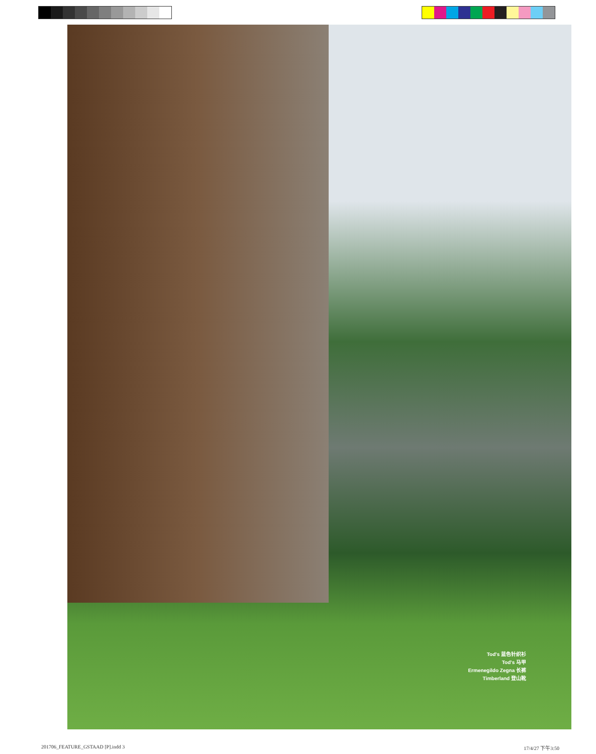Tod's 蓝色针织衫
Tod's 马甲
Ermenegildo Zegna 长裤
Timberland 登山靴
201706_FEATURE_GSTAAD [P].indd 3
17/4/27 下午3:50